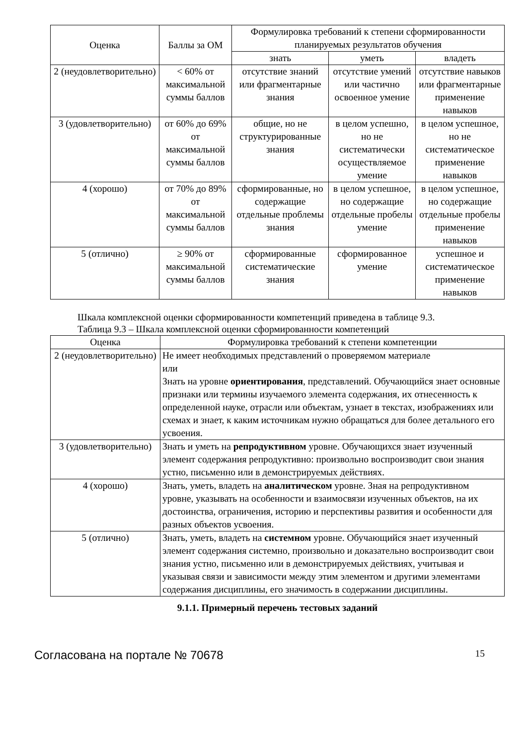| Оценка | Баллы за ОМ | Формулировка требований к степени сформированности планируемых результатов обучения | | |
| --- | --- | --- | --- | --- |
| | | знать | уметь | владеть |
| 2 (неудовлетворительно) | < 60% от максимальной суммы баллов | отсутствие знаний или фрагментарные знания | отсутствие умений или частично освоенное умение | отсутствие навыков или фрагментарные применение навыков |
| 3 (удовлетворительно) | от 60% до 69% от максимальной суммы баллов | общие, но не структурированные знания | в целом успешно, но не систематически осуществляемое умение | в целом успешное, но не систематическое применение навыков |
| 4 (хорошо) | от 70% до 89% от максимальной суммы баллов | сформированные, но содержащие отдельные проблемы знания | в целом успешное, но содержащие отдельные пробелы умение | в целом успешное, но содержащие отдельные пробелы применение навыков |
| 5 (отлично) | ≥ 90% от максимальной суммы баллов | сформированные систематические знания | сформированное умение | успешное и систематическое применение навыков |
Шкала комплексной оценки сформированности компетенций приведена в таблице 9.3.
Таблица 9.3 – Шкала комплексной оценки сформированности компетенций
| Оценка | Формулировка требований к степени компетенции |
| --- | --- |
| 2 (неудовлетворительно) | Не имеет необходимых представлений о проверяемом материале или Знать на уровне ориентирования , представлений. Обучающийся знает основные признаки или термины изучаемого элемента содержания, их отнесенность к определенной науке, отрасли или объектам, узнает в текстах, изображениях или схемах и знает, к каким источникам нужно обращаться для более детального его усвоения. |
| 3 (удовлетворительно) | Знать и уметь на репродуктивном уровне. Обучающихся знает изученный элемент содержания репродуктивно: произвольно воспроизводит свои знания устно, письменно или в демонстрируемых действиях. |
| 4 (хорошо) | Знать, уметь, владеть на аналитическом уровне. Зная на репродуктивном уровне, указывать на особенности и взаимосвязи изученных объектов, на их достоинства, ограничения, историю и перспективы развития и особенности для разных объектов усвоения. |
| 5 (отлично) | Знать, уметь, владеть на системном уровне. Обучающийся знает изученный элемент содержания системно, произвольно и доказательно воспроизводит свои знания устно, письменно или в демонстрируемых действиях, учитывая и указывая связи и зависимости между этим элементом и другими элементами содержания дисциплины, его значимость в содержании дисциплины. |
9.1.1. Примерный перечень тестовых заданий
Согласована на портале № 70678 15